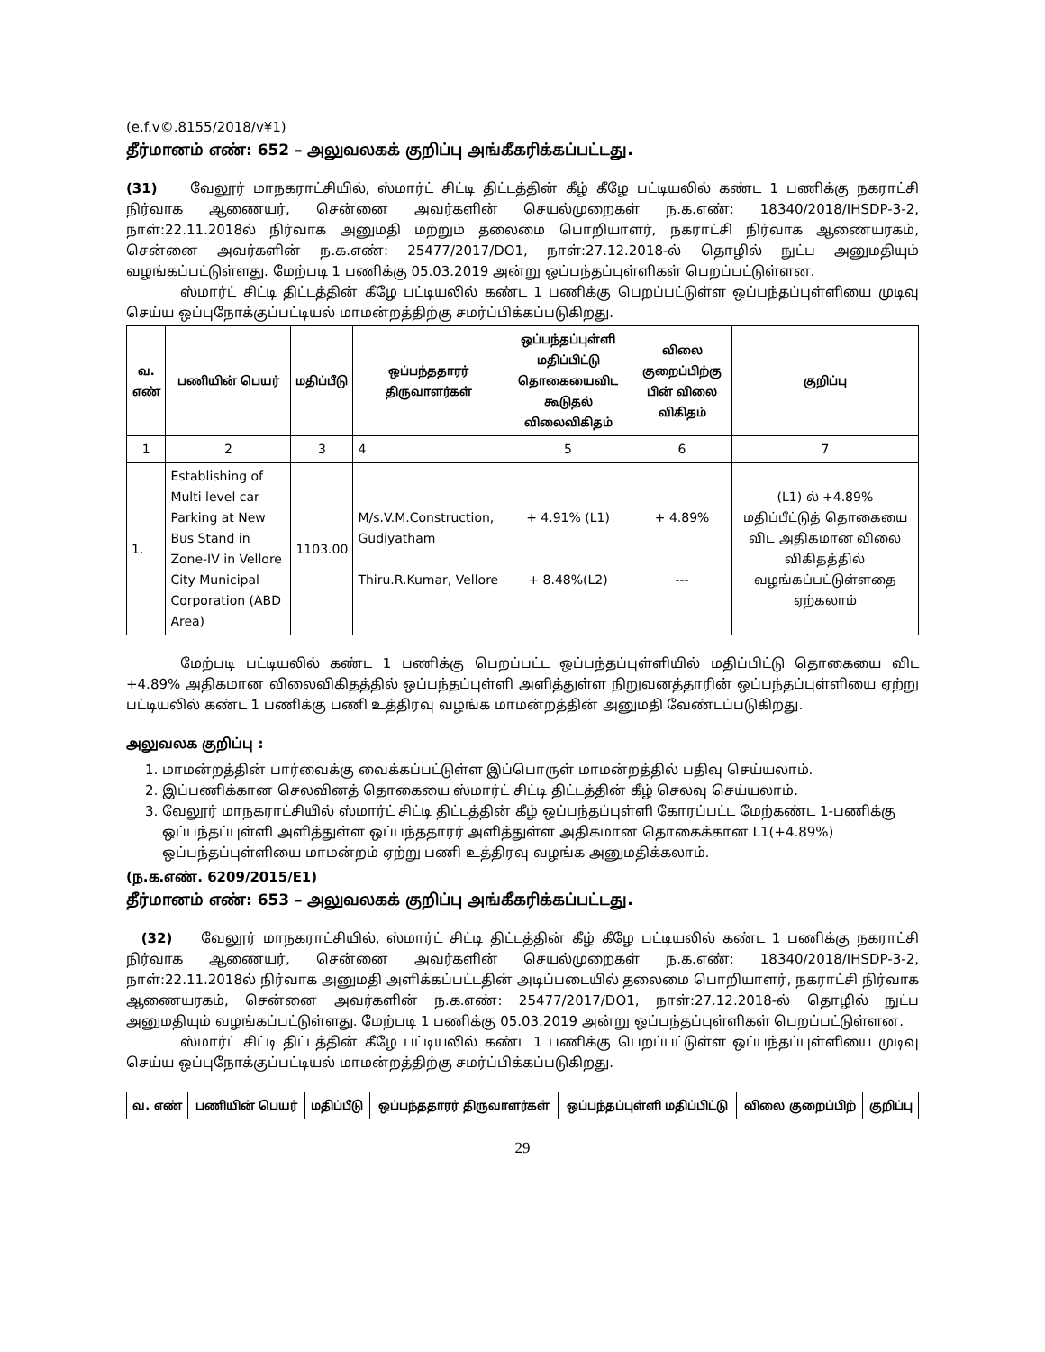(e.f.v©.8155/2018/v¥1)
தீர்மானம் எண்: 652 – அலுவலகக் குறிப்பு அங்கீகரிக்கப்பட்டது.
(31) வேலூர் மாநகராட்சியில், ஸ்மார்ட் சிட்டி திட்டத்தின் கீழ் கீழே பட்டியலில் கண்ட 1 பணிக்கு நகராட்சி நிர்வாக ஆணையர், சென்னை அவர்களின் செயல்முறைகள் ந.க.எண்: 18340/2018/IHSDP-3-2, நாள்:22.11.2018ல் நிர்வாக அனுமதி மற்றும் தலைமை பொறியாளர், நகராட்சி நிர்வாக ஆணையரகம், சென்னை அவர்களின் ந.க.எண்: 25477/2017/DO1, நாள்:27.12.2018-ல் தொழில் நுட்ப அனுமதியும் வழங்கப்பட்டுள்ளது. மேற்படி 1 பணிக்கு 05.03.2019 அன்று ஒப்பந்தப்புள்ளிகள் பெறப்பட்டுள்ளன.
ஸ்மார்ட் சிட்டி திட்டத்தின் கீழே பட்டியலில் கண்ட 1 பணிக்கு பெறப்பட்டுள்ள ஒப்பந்தப்புள்ளியை முடிவு செய்ய ஒப்புநோக்குப்பட்டியல் மாமன்றத்திற்கு சமர்ப்பிக்கப்படுகிறது.
| வ. எண் | பணியின் பெயர் | மதிப்பீடு | ஒப்பந்ததாரர் திருவாளர்கள் | ஒப்பந்தப்புள்ளி மதிப்பிட்டு தொகையைவிட கூடுதல் விலைவிகிதம் | விலை குறைப்பிற்கு பின் விலை விகிதம் | குறிப்பு |
| --- | --- | --- | --- | --- | --- | --- |
| 1 | 2 | 3 | 4 | 5 | 6 | 7 |
| 1. | Establishing of Multi level car Parking at New Bus Stand in Zone-IV in Vellore City Municipal Corporation (ABD Area) | 1103.00 | M/s.V.M.Construction, Gudiyatham Thiru.R.Kumar, Vellore | + 4.91% (L1) + 8.48%(L2) | + 4.89% --- | (L1) ல் +4.89% மதிப்பீட்டுத் தொகையை விட அதிகமான விலை விகிதத்தில் வழங்கப்பட்டுள்ளதை ஏற்கலாம் |
மேற்படி பட்டியலில் கண்ட 1 பணிக்கு பெறப்பட்ட ஒப்பந்தப்புள்ளியில் மதிப்பிட்டு தொகையை விட +4.89% அதிகமான விலைவிகிதத்தில் ஒப்பந்தப்புள்ளி அளித்துள்ள நிறுவனத்தாரின் ஒப்பந்தப்புள்ளியை ஏற்று பட்டியலில் கண்ட 1 பணிக்கு பணி உத்திரவு வழங்க மாமன்றத்தின் அனுமதி வேண்டப்படுகிறது.
அலுவலக குறிப்பு :
1. மாமன்றத்தின் பார்வைக்கு வைக்கப்பட்டுள்ள இப்பொருள் மாமன்றத்தில் பதிவு செய்யலாம்.
2. இப்பணிக்கான செலவினத் தொகையை ஸ்மார்ட் சிட்டி திட்டத்தின் கீழ் செலவு செய்யலாம்.
3. வேலூர் மாநகராட்சியில் ஸ்மார்ட் சிட்டி திட்டத்தின் கீழ் ஒப்பந்தப்புள்ளி கோரப்பட்ட மேற்கண்ட 1-பணிக்கு ஒப்பந்தப்புள்ளி அளித்துள்ள ஒப்பந்ததாரர் அளித்துள்ள அதிகமான தொகைக்கான L1(+4.89%) ஒப்பந்தப்புள்ளியை மாமன்றம் ஏற்று பணி உத்திரவு வழங்க அனுமதிக்கலாம்.
(ந.க.எண். 6209/2015/E1)
தீர்மானம் எண்: 653 – அலுவலகக் குறிப்பு அங்கீகரிக்கப்பட்டது.
(32) வேலூர் மாநகராட்சியில், ஸ்மார்ட் சிட்டி திட்டத்தின் கீழ் கீழே பட்டியலில் கண்ட 1 பணிக்கு நகராட்சி நிர்வாக ஆணையர், சென்னை அவர்களின் செயல்முறைகள் ந.க.எண்: 18340/2018/IHSDP-3-2, நாள்:22.11.2018ல் நிர்வாக அனுமதி அளிக்கப்பட்டதின் அடிப்படையில் தலைமை பொறியாளர், நகராட்சி நிர்வாக ஆணையரகம், சென்னை அவர்களின் ந.க.எண்: 25477/2017/DO1, நாள்:27.12.2018-ல் தொழில் நுட்ப அனுமதியும் வழங்கப்பட்டுள்ளது. மேற்படி 1 பணிக்கு 05.03.2019 அன்று ஒப்பந்தப்புள்ளிகள் பெறப்பட்டுள்ளன.
ஸ்மார்ட் சிட்டி திட்டத்தின் கீழே பட்டியலில் கண்ட 1 பணிக்கு பெறப்பட்டுள்ள ஒப்பந்தப்புள்ளியை முடிவு செய்ய ஒப்புநோக்குப்பட்டியல் மாமன்றத்திற்கு சமர்ப்பிக்கப்படுகிறது.
| வ. எண் | பணியின் பெயர் | மதிப்பீடு | ஒப்பந்ததாரர் திருவாளர்கள் | ஒப்பந்தப்புள்ளி மதிப்பிட்டு | விலை குறைப்பிற் | குறிப்பு |
| --- | --- | --- | --- | --- | --- | --- |
29